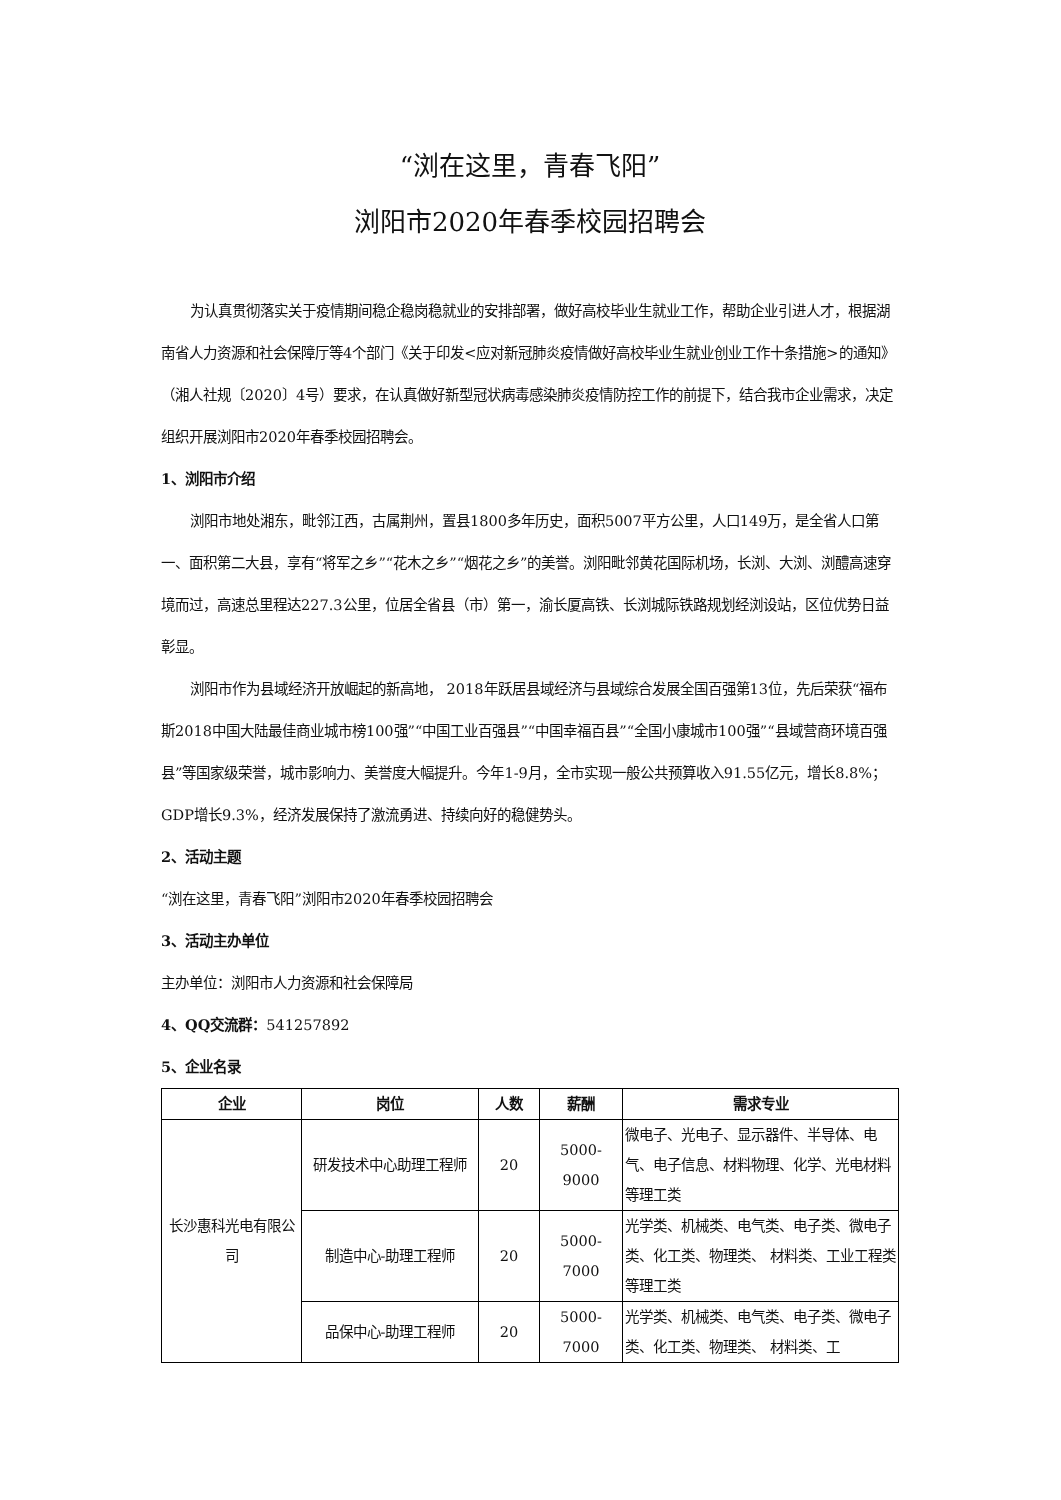“浏在这里，青春飞阳”
浏阳市2020年春季校园招聘会
为认真贯彻落实关于疫情期间稳企稳岗稳就业的安排部署，做好高校毕业生就业工作，帮助企业引进人才，根据湖南省人力资源和社会保障厅等4个部门《关于印发<应对新冠肺炎疫情做好高校毕业生就业创业工作十条措施>的通知》（湘人社规〔2020〕4号）要求，在认真做好新型冠状病毒感染肺炎疫情防控工作的前提下，结合我市企业需求，决定组织开展浏阳市2020年春季校园招聘会。
1、浏阳市介绍
浏阳市地处湘东，毗邻江西，古属荆州，置县1800多年历史，面积5007平方公里，人口149万，是全省人口第一、面积第二大县，享有“将军之乡”“花木之乡”“烟花之乡”的美誉。浏阳毗邻黄花国际机场，长浏、大浏、浏醴高速穿境而过，高速总里程达227.3公里，位居全省县（市）第一，渝长厦高铁、长浏城际铁路规划经浏设站，区位优势日益彰显。
浏阳市作为县域经济开放崛起的新高地， 2018年跃居县域经济与县域综合发展全国百强第13位，先后荣获“福布斯2018中国大陆最佳商业城市榜100强”“中国工业百强县”“中国幸福百县”“全国小康城市100强”“县域营商环境百强县”等国家级荣誉，城市影响力、美誉度大幅提升。今年1-9月，全市实现一般公共预算收入91.55亿元，增长8.8%；GDP增长9.3%，经济发展保持了激流勇进、持续向好的稳健势头。
2、活动主题
“浏在这里，青春飞阳”浏阳市2020年春季校园招聘会
3、活动主办单位
主办单位：浏阳市人力资源和社会保障局
4、QQ交流群：541257892
5、企业名录
| 企业 | 岗位 | 人数 | 薪酬 | 需求专业 |
| --- | --- | --- | --- | --- |
| 长沙惠科光电有限公司 | 研发技术中心助理工程师 | 20 | 5000-9000 | 微电子、光电子、显示器件、半导体、电气、电子信息、材料物理、化学、光电材料等理工类 |
| | 制造中心-助理工程师 | 20 | 5000-7000 | 光学类、机械类、电气类、电子类、微电子类、化工类、物理类、 材料类、工业工程类等理工类 |
| | 品保中心-助理工程师 | 20 | 5000-7000 | 光学类、机械类、电气类、电子类、微电子类、化工类、物理类、 材料类、工 |